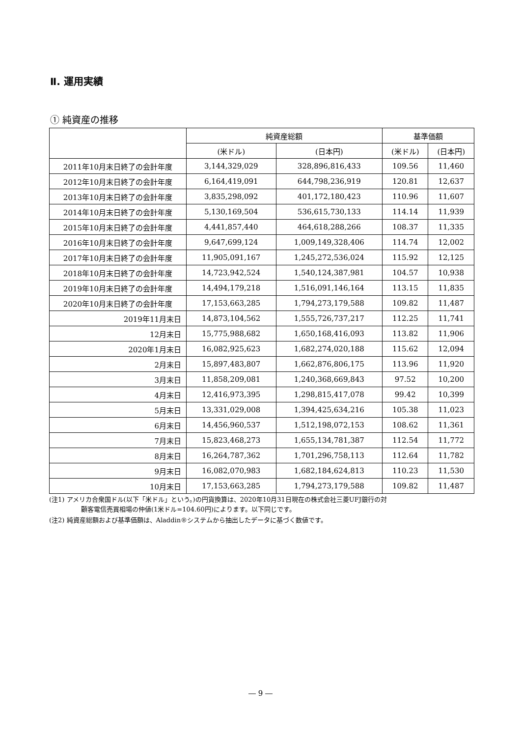Ⅱ. 運用実績
① 純資産の推移
| | 純資産総額 | | 基準価額 | |
| --- | --- | --- | --- | --- |
| | (米ドル) | (日本円) | (米ドル) | (日本円) |
| 2011年10月末日終了の会計年度 | 3,144,329,029 | 328,896,816,433 | 109.56 | 11,460 |
| 2012年10月末日終了の会計年度 | 6,164,419,091 | 644,798,236,919 | 120.81 | 12,637 |
| 2013年10月末日終了の会計年度 | 3,835,298,092 | 401,172,180,423 | 110.96 | 11,607 |
| 2014年10月末日終了の会計年度 | 5,130,169,504 | 536,615,730,133 | 114.14 | 11,939 |
| 2015年10月末日終了の会計年度 | 4,441,857,440 | 464,618,288,266 | 108.37 | 11,335 |
| 2016年10月末日終了の会計年度 | 9,647,699,124 | 1,009,149,328,406 | 114.74 | 12,002 |
| 2017年10月末日終了の会計年度 | 11,905,091,167 | 1,245,272,536,024 | 115.92 | 12,125 |
| 2018年10月末日終了の会計年度 | 14,723,942,524 | 1,540,124,387,981 | 104.57 | 10,938 |
| 2019年10月末日終了の会計年度 | 14,494,179,218 | 1,516,091,146,164 | 113.15 | 11,835 |
| 2020年10月末日終了の会計年度 | 17,153,663,285 | 1,794,273,179,588 | 109.82 | 11,487 |
| 2019年11月末日 | 14,873,104,562 | 1,555,726,737,217 | 112.25 | 11,741 |
| 12月末日 | 15,775,988,682 | 1,650,168,416,093 | 113.82 | 11,906 |
| 2020年1月末日 | 16,082,925,623 | 1,682,274,020,188 | 115.62 | 12,094 |
| 2月末日 | 15,897,483,807 | 1,662,876,806,175 | 113.96 | 11,920 |
| 3月末日 | 11,858,209,081 | 1,240,368,669,843 | 97.52 | 10,200 |
| 4月末日 | 12,416,973,395 | 1,298,815,417,078 | 99.42 | 10,399 |
| 5月末日 | 13,331,029,008 | 1,394,425,634,216 | 105.38 | 11,023 |
| 6月末日 | 14,456,960,537 | 1,512,198,072,153 | 108.62 | 11,361 |
| 7月末日 | 15,823,468,273 | 1,655,134,781,387 | 112.54 | 11,772 |
| 8月末日 | 16,264,787,362 | 1,701,296,758,113 | 112.64 | 11,782 |
| 9月末日 | 16,082,070,983 | 1,682,184,624,813 | 110.23 | 11,530 |
| 10月末日 | 17,153,663,285 | 1,794,273,179,588 | 109.82 | 11,487 |
(注1) アメリカ合衆国ドル(以下「米ドル」という。)の円貨換算は、2020年10月31日現在の株式会社三菱UFJ銀行の対
顧客電信売買相場の仲値(1米ドル=104.60円)によります。以下同じです。
(注2) 純資産総額および基準価額は、Aladdin®システムから抽出したデータに基づく数値です。
― 9 ―